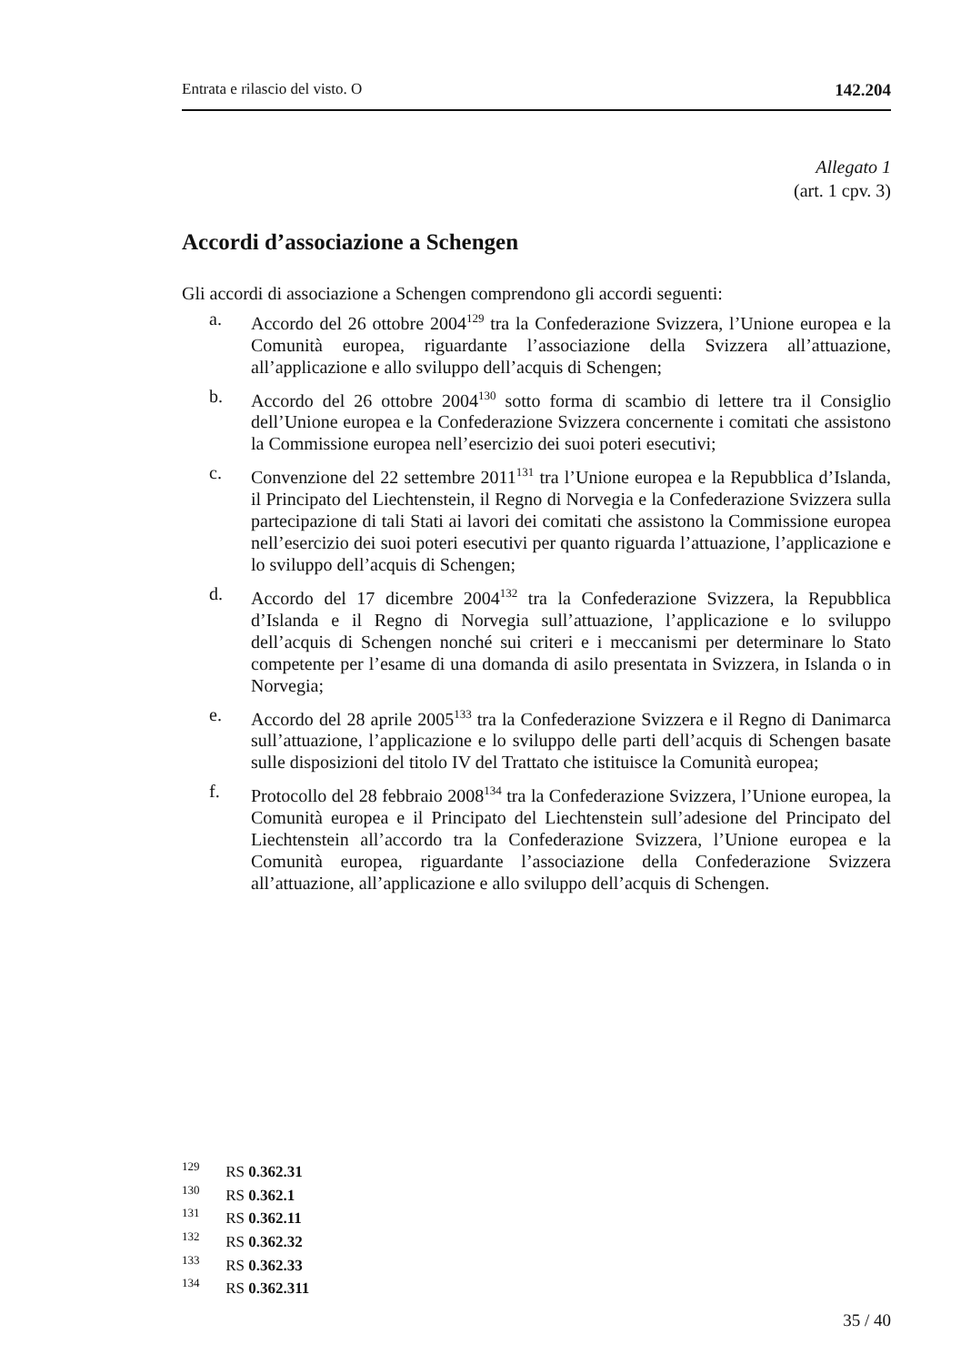Entrata e rilascio del visto. O 142.204
Allegato 1
(art. 1 cpv. 3)
Accordi d’associazione a Schengen
Gli accordi di associazione a Schengen comprendono gli accordi seguenti:
a. Accordo del 26 ottobre 2004<sup>129</sup> tra la Confederazione Svizzera, l’Unione europea e la Comunità europea, riguardante l’associazione della Svizzera all’attuazione, all’applicazione e allo sviluppo dell’acquis di Schengen;
b. Accordo del 26 ottobre 2004<sup>130</sup> sotto forma di scambio di lettere tra il Consiglio dell’Unione europea e la Confederazione Svizzera concernente i comitati che assistono la Commissione europea nell’esercizio dei suoi poteri esecutivi;
c. Convenzione del 22 settembre 2011<sup>131</sup> tra l’Unione europea e la Repubblica d’Islanda, il Principato del Liechtenstein, il Regno di Norvegia e la Confederazione Svizzera sulla partecipazione di tali Stati ai lavori dei comitati che assistono la Commissione europea nell’esercizio dei suoi poteri esecutivi per quanto riguarda l’attuazione, l’applicazione e lo sviluppo dell’acquis di Schengen;
d. Accordo del 17 dicembre 2004<sup>132</sup> tra la Confederazione Svizzera, la Repubblica d’Islanda e il Regno di Norvegia sull’attuazione, l’applicazione e lo sviluppo dell’acquis di Schengen nonché sui criteri e i meccanismi per determinare lo Stato competente per l’esame di una domanda di asilo presentata in Svizzera, in Islanda o in Norvegia;
e. Accordo del 28 aprile 2005<sup>133</sup> tra la Confederazione Svizzera e il Regno di Danimarca sull’attuazione, l’applicazione e lo sviluppo delle parti dell’acquis di Schengen basate sulle disposizioni del titolo IV del Trattato che istituisce la Comunità europea;
f. Protocollo del 28 febbraio 2008<sup>134</sup> tra la Confederazione Svizzera, l’Unione europea, la Comunità europea e il Principato del Liechtenstein sull’adesione del Principato del Liechtenstein all’accordo tra la Confederazione Svizzera, l’Unione europea e la Comunità europea, riguardante l’associazione della Confederazione Svizzera all’attuazione, all’applicazione e allo sviluppo dell’acquis di Schengen.
<sup>129</sup> RS 0.362.31
<sup>130</sup> RS 0.362.1
<sup>131</sup> RS 0.362.11
<sup>132</sup> RS 0.362.32
<sup>133</sup> RS 0.362.33
<sup>134</sup> RS 0.362.311
35 / 40